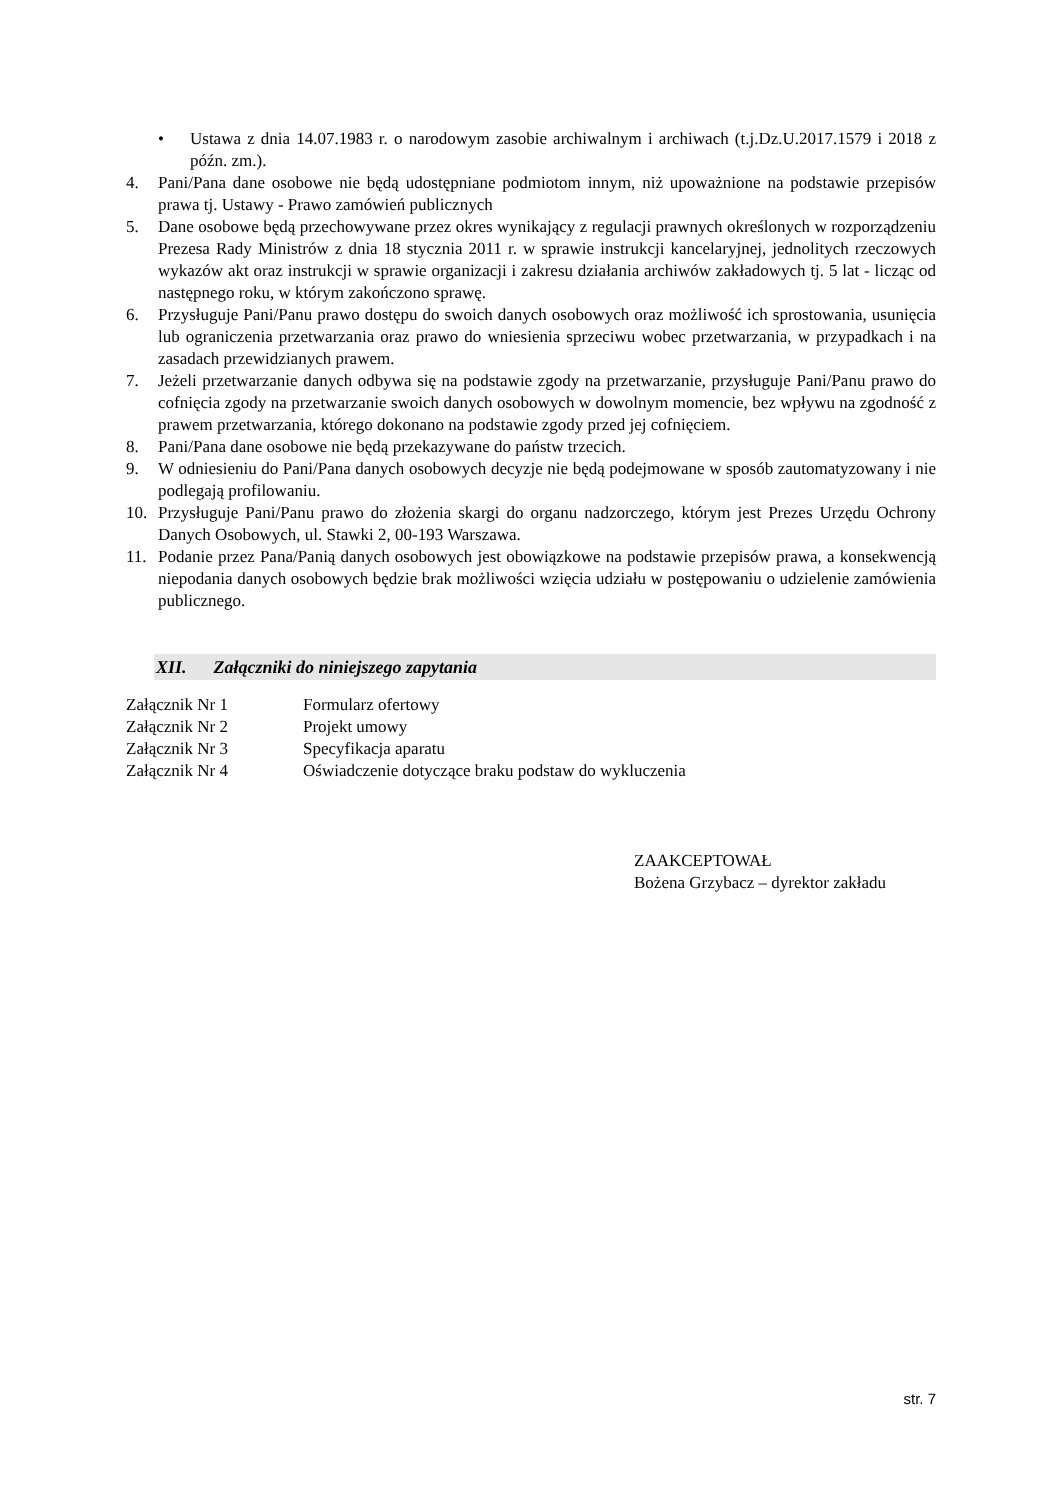• Ustawa z dnia 14.07.1983 r. o narodowym zasobie archiwalnym i archiwach (t.j.Dz.U.2017.1579 i 2018 z późn. zm.).
4. Pani/Pana dane osobowe nie będą udostępniane podmiotom innym, niż upoważnione na podstawie przepisów prawa tj. Ustawy - Prawo zamówień publicznych
5. Dane osobowe będą przechowywane przez okres wynikający z regulacji prawnych określonych w rozporządzeniu Prezesa Rady Ministrów z dnia 18 stycznia 2011 r. w sprawie instrukcji kancelaryjnej, jednolitych rzeczowych wykazów akt oraz instrukcji w sprawie organizacji i zakresu działania archiwów zakładowych tj. 5 lat - licząc od następnego roku, w którym zakończono sprawę.
6. Przysługuje Pani/Panu prawo dostępu do swoich danych osobowych oraz możliwość ich sprostowania, usunięcia lub ograniczenia przetwarzania oraz prawo do wniesienia sprzeciwu wobec przetwarzania, w przypadkach i na zasadach przewidzianych prawem.
7. Jeżeli przetwarzanie danych odbywa się na podstawie zgody na przetwarzanie, przysługuje Pani/Panu prawo do cofnięcia zgody na przetwarzanie swoich danych osobowych w dowolnym momencie, bez wpływu na zgodność z prawem przetwarzania, którego dokonano na podstawie zgody przed jej cofnięciem.
8. Pani/Pana dane osobowe nie będą przekazywane do państw trzecich.
9. W odniesieniu do Pani/Pana danych osobowych decyzje nie będą podejmowane w sposób zautomatyzowany i nie podlegają profilowaniu.
10. Przysługuje Pani/Panu prawo do złożenia skargi do organu nadzorczego, którym jest Prezes Urzędu Ochrony Danych Osobowych, ul. Stawki 2, 00-193 Warszawa.
11. Podanie przez Pana/Panią danych osobowych jest obowiązkowe na podstawie przepisów prawa, a konsekwencją niepodania danych osobowych będzie brak możliwości wzięcia udziału w postępowaniu o udzielenie zamówienia publicznego.
XII. Załączniki do niniejszego zapytania
Załącznik Nr 1 Formularz ofertowy
Załącznik Nr 2 Projekt umowy
Załącznik Nr 3 Specyfikacja aparatu
Załącznik Nr 4 Oświadczenie dotyczące braku podstaw do wykluczenia
ZAAKCEPTOWAŁ
Bożena Grzybacz – dyrektor zakładu
str. 7